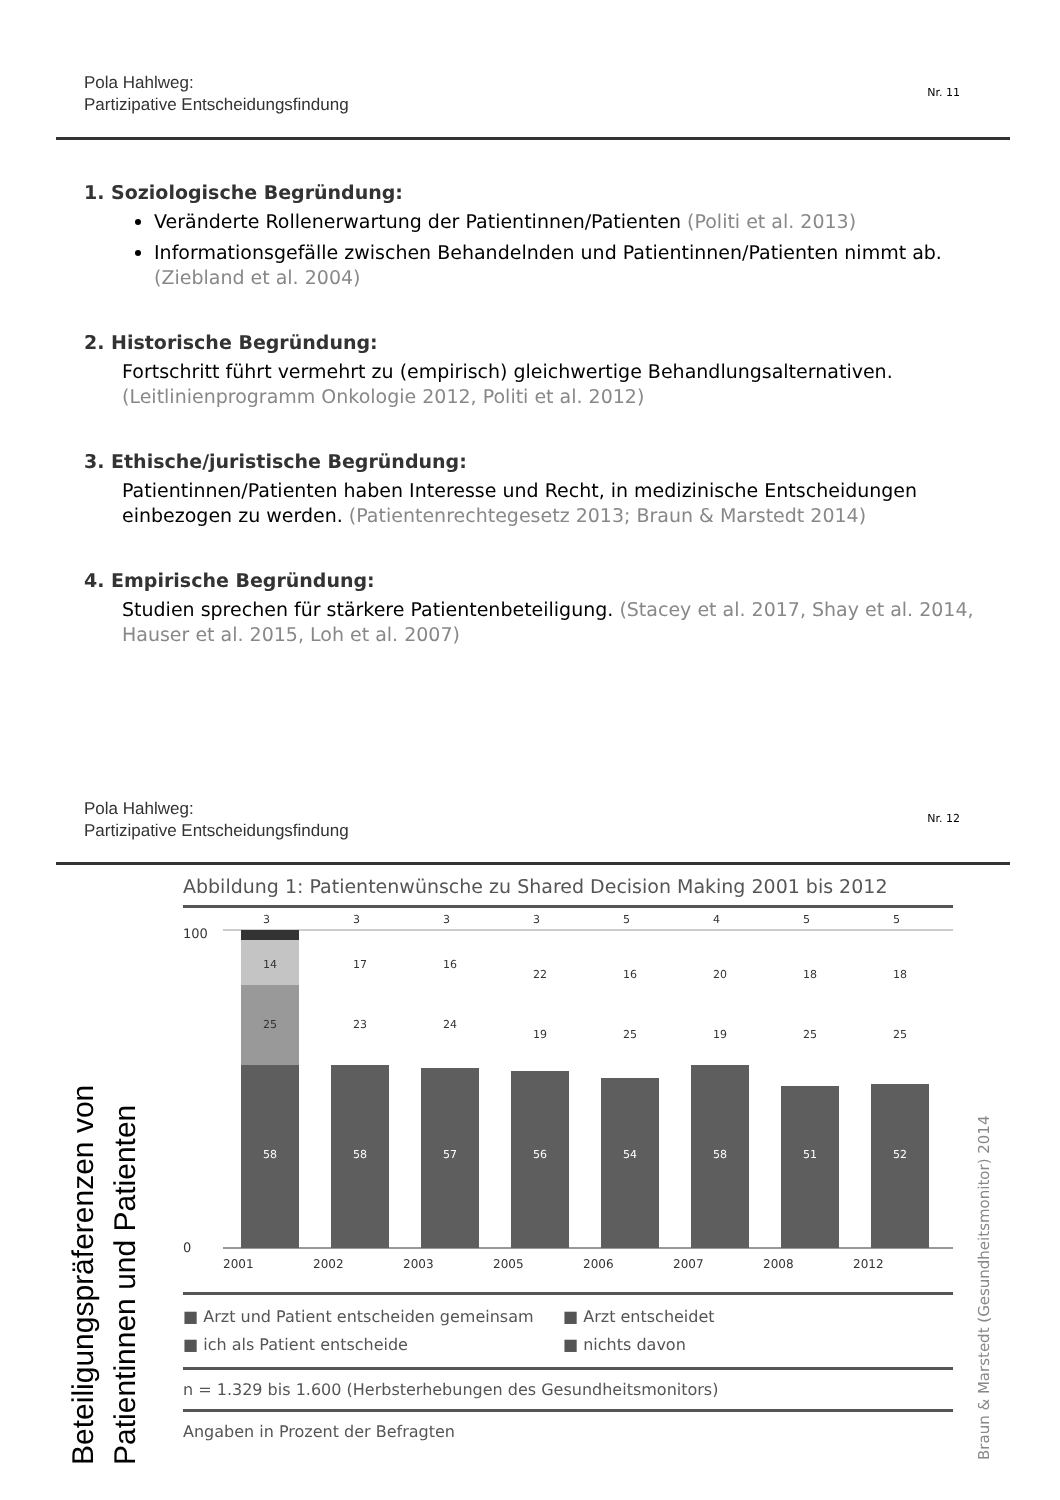Pola Hahlweg:
Partizipative Entscheidungsfindung
Nr. 11
1. Soziologische Begründung:
Veränderte Rollenerwartung der Patientinnen/Patienten (Politi et al. 2013)
Informationsgefälle zwischen Behandelnden und Patientinnen/Patienten nimmt ab. (Ziebland et al. 2004)
2. Historische Begründung:
Fortschritt führt vermehrt zu (empirisch) gleichwertige Behandlungsalternativen. (Leitlinienprogramm Onkologie 2012, Politi et al. 2012)
3. Ethische/juristische Begründung:
Patientinnen/Patienten haben Interesse und Recht, in medizinische Entscheidungen einbezogen zu werden. (Patientenrechtegesetz 2013; Braun & Marstedt 2014)
4. Empirische Begründung:
Studien sprechen für stärkere Patientenbeteiligung. (Stacey et al. 2017, Shay et al. 2014, Hauser et al. 2015, Loh et al. 2007)
Pola Hahlweg:
Partizipative Entscheidungsfindung
Nr. 12
Beteiligungspräferenzen von Patientinnen und Patienten
Braun & Marstedt (Gesundheitsmonitor) 2014
Abbildung 1: Patientenwünsche zu Shared Decision Making 2001 bis 2012
100
0
3
14
25
58
2001
2002
2003
2005
2006
2007
2008
2012
3
3
3
5
4
5
5
58
57
56
54
58
51
52
23
24
19
25
19
25
25
17
16
22
16
20
18
18
■ Arzt und Patient entscheiden gemeinsam ■ Arzt entscheidet ■ ich als Patient entscheide ■ nichts davon
n = 1.329 bis 1.600 (Herbsterhebungen des Gesundheitsmonitors)
Angaben in Prozent der Befragten